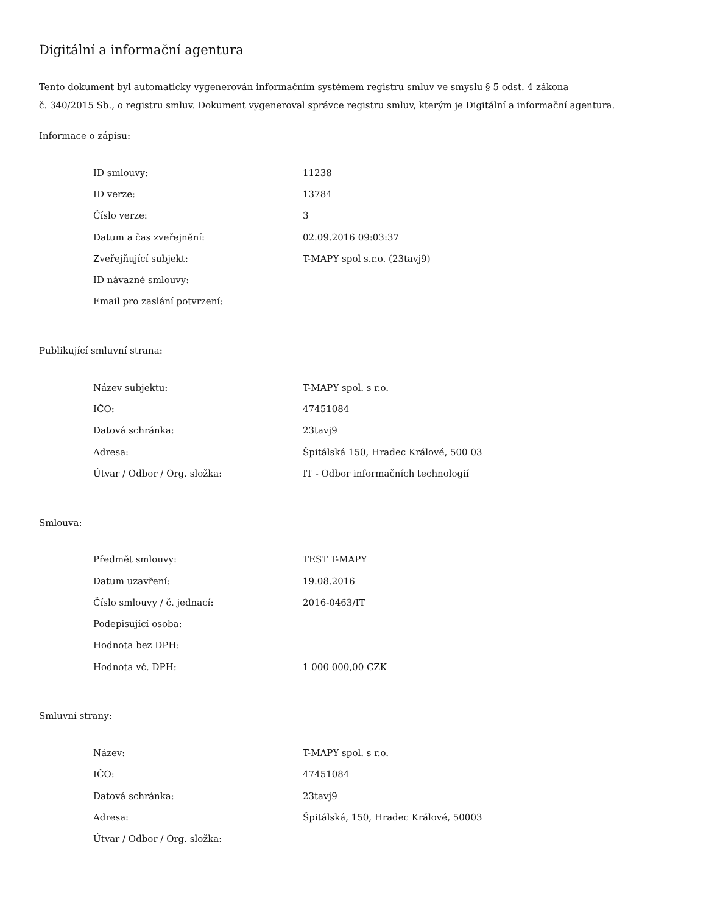Digitální a informační agentura
Tento dokument byl automaticky vygenerován informačním systémem registru smluv ve smyslu § 5 odst. 4 zákona
č. 340/2015 Sb., o registru smluv. Dokument vygeneroval správce registru smluv, kterým je Digitální a informační agentura.
Informace o zápisu:
| ID smlouvy: | 11238 |
| ID verze: | 13784 |
| Číslo verze: | 3 |
| Datum a čas zveřejnění: | 02.09.2016 09:03:37 |
| Zveřejňující subjekt: | T-MAPY spol s.r.o. (23tavj9) |
| ID návazné smlouvy: | |
| Email pro zaslání potvrzení: | |
Publikující smluvní strana:
| Název subjektu: | T-MAPY spol. s r.o. |
| IČO: | 47451084 |
| Datová schránka: | 23tavj9 |
| Adresa: | Špitálská 150, Hradec Králové, 500 03 |
| Útvar / Odbor / Org. složka: | IT - Odbor informačních technologií |
Smlouva:
| Předmět smlouvy: | TEST T-MAPY |
| Datum uzavření: | 19.08.2016 |
| Číslo smlouvy / č. jednací: | 2016-0463/IT |
| Podepisující osoba: | |
| Hodnota bez DPH: | |
| Hodnota vč. DPH: | 1 000 000,00 CZK |
Smluvní strany:
| Název: | T-MAPY spol. s r.o. |
| IČO: | 47451084 |
| Datová schránka: | 23tavj9 |
| Adresa: | Špitálská, 150, Hradec Králové, 50003 |
| Útvar / Odbor / Org. složka: | |